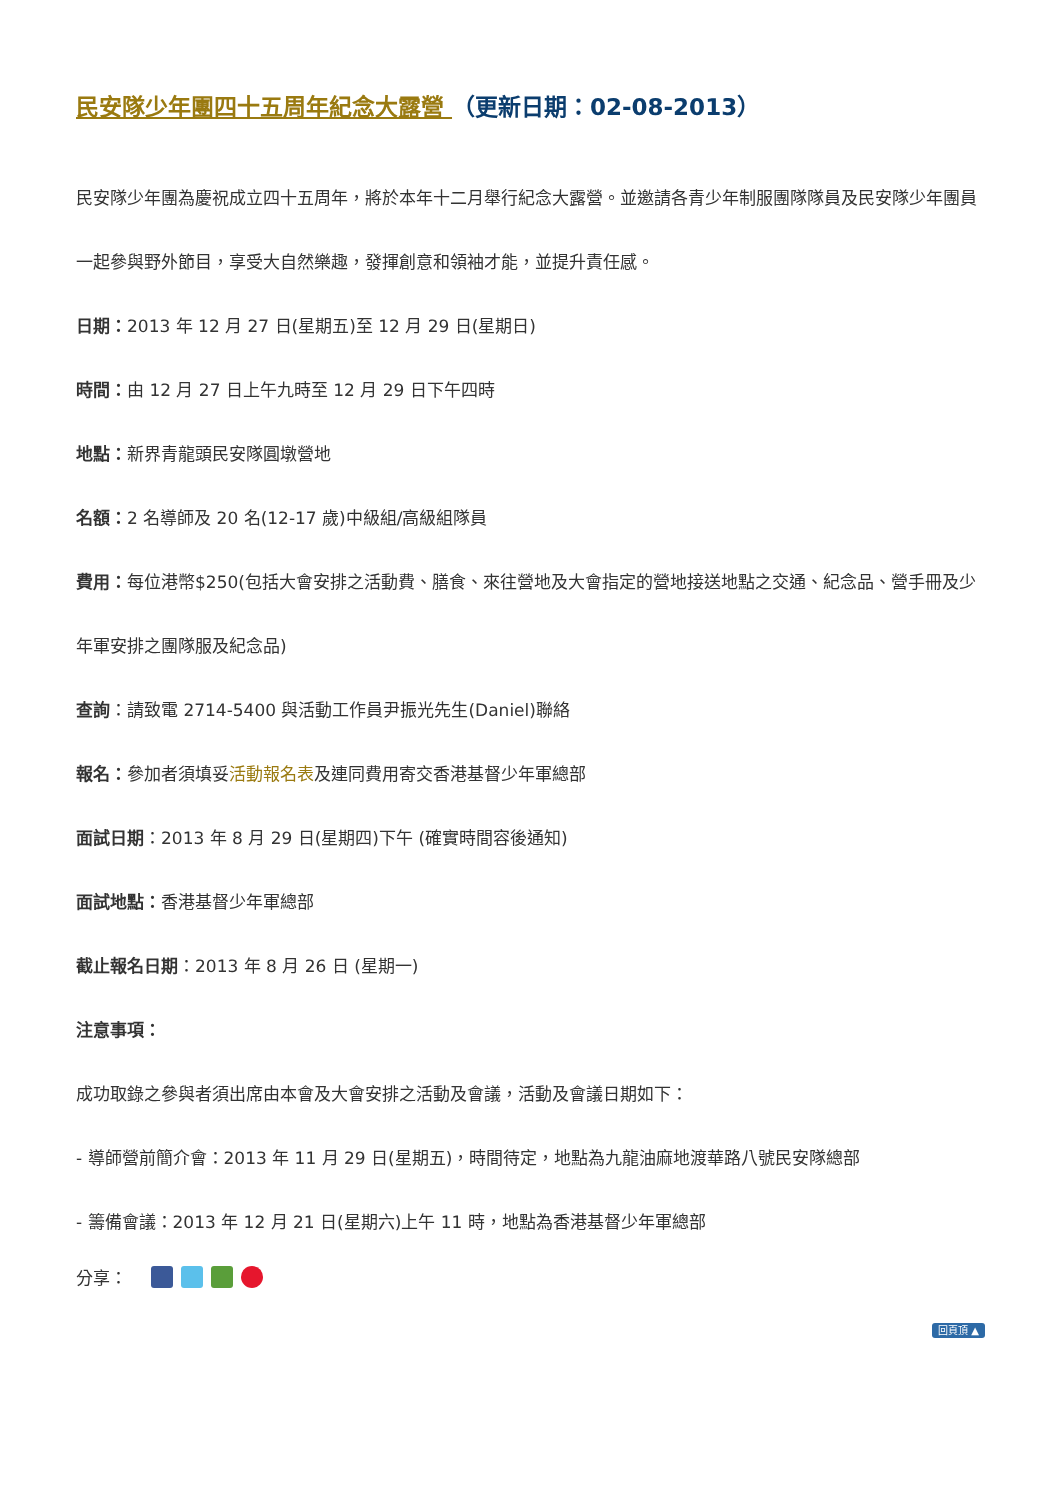民安隊少年團四十五周年紀念大露營 （更新日期：02-08-2013）
民安隊少年團為慶祝成立四十五周年，將於本年十二月舉行紀念大露營。並邀請各青少年制服團隊隊員及民安隊少年團員一起參與野外節目，享受大自然樂趣，發揮創意和領袖才能，並提升責任感。
日期：2013 年 12 月 27 日(星期五)至 12 月 29 日(星期日)
時間：由 12 月 27 日上午九時至 12 月 29 日下午四時
地點：新界青龍頭民安隊圓墩營地
名額：2 名導師及 20 名(12-17 歲)中級組/高級組隊員
費用：每位港幣$250(包括大會安排之活動費、膳食、來往營地及大會指定的營地接送地點之交通、紀念品、營手冊及少年軍安排之團隊服及紀念品)
查詢：請致電 2714-5400 與活動工作員尹振光先生(Daniel)聯絡
報名：參加者須填妥活動報名表及連同費用寄交香港基督少年軍總部
面試日期：2013 年 8 月 29 日(星期四)下午 (確實時間容後通知)
面試地點：香港基督少年軍總部
截止報名日期：2013 年 8 月 26 日 (星期一)
注意事項：
成功取錄之參與者須出席由本會及大會安排之活動及會議，活動及會議日期如下：
- 導師營前簡介會：2013 年 11 月 29 日(星期五)，時間待定，地點為九龍油麻地渡華路八號民安隊總部
- 籌備會議：2013 年 12 月 21 日(星期六)上午 11 時，地點為香港基督少年軍總部
分享：
回頁頂 ▲